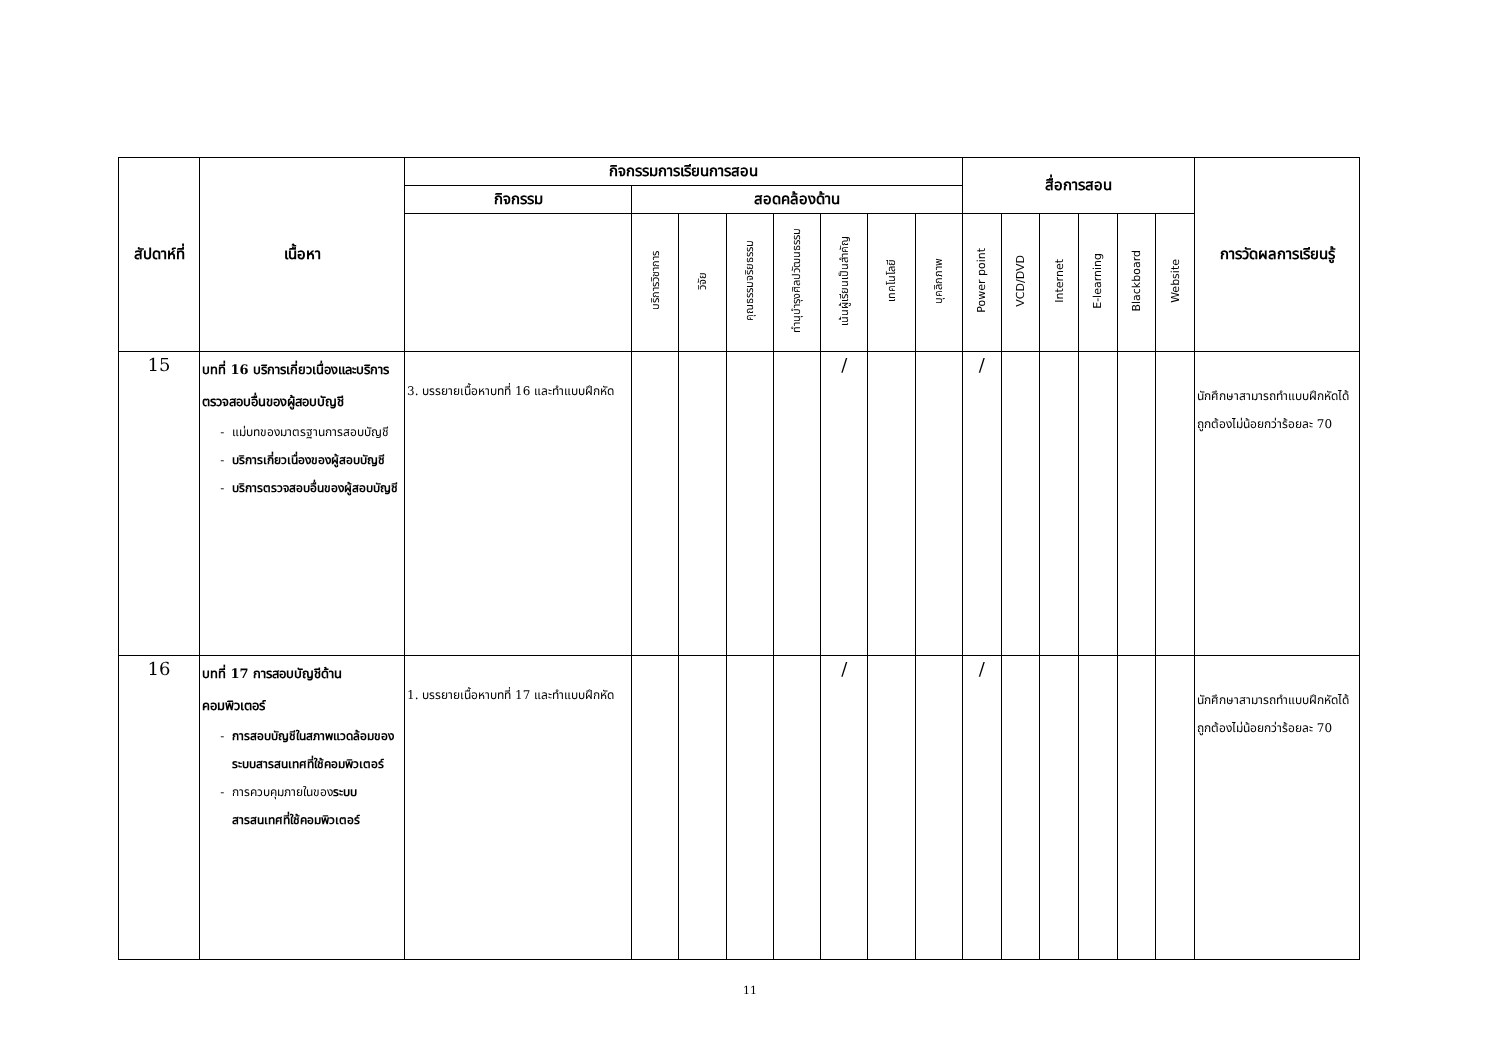| สัปดาห์ที่ | เนื้อหา | กิจกรรมการเรียนการสอน | | | | | | | | สื่อการสอน | | | | | | การวัดผลการเรียนรู้ |
| --- | --- | --- | --- | --- | --- | --- | --- | --- | --- | --- | --- | --- | --- | --- | --- | --- |
| | | กิจกรรม | สอดคล้องด้าน | | | | | | | | | | | | | |
| | | | บริการวิชาการ | วิจัย | คุณธรรมจริยธรรม | ทำนุบำรุงศิลปวัฒนธรรม | เน้นผู้เรียนเป็นสำคัญ | เทคโนโลยี | บุคลิกภาพ | Power point | VCD/DVD | Internet | E-learning | Blackboard | Website | |
| 15 | บทที่ 16 บริการเกี่ยวเนื่องและบริการตรวจสอบอื่นของผู้สอบบัญชี แม่บทของมาตรฐานการสอบบัญชี บริการเกี่ยวเนื่องของผู้สอบบัญชี บริการตรวจสอบอื่นของผู้สอบบัญชี | 3. บรรยายเนื้อหาบทที่ 16 และทำแบบฝึกหัด | | | | | / | | | / | | | | | | นักศึกษาสามารถทำแบบฝึกหัดได้ถูกต้องไม่น้อยกว่าร้อยละ 70 |
| 16 | บทที่ 17 การสอบบัญชีด้านคอมพิวเตอร์ การสอบบัญชีในสภาพแวดล้อมของระบบสารสนเทศที่ใช้คอมพิวเตอร์ การควบคุมภายในของ ระบบสารสนเทศที่ใช้คอมพิวเตอร์ | 1. บรรยายเนื้อหาบทที่ 17 และทำแบบฝึกหัด | | | | | / | | | / | | | | | | นักศึกษาสามารถทำแบบฝึกหัดได้ถูกต้องไม่น้อยกว่าร้อยละ 70 |
11